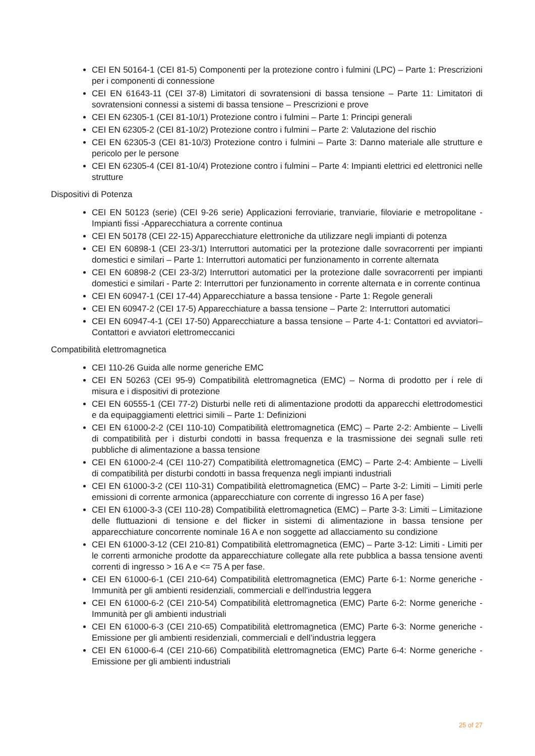CEI EN 50164-1 (CEI 81-5) Componenti per la protezione contro i fulmini (LPC) – Parte 1: Prescrizioni per i componenti di connessione
CEI EN 61643-11 (CEI 37-8) Limitatori di sovratensioni di bassa tensione – Parte 11: Limitatori di sovratensioni connessi a sistemi di bassa tensione – Prescrizioni e prove
CEI EN 62305-1 (CEI 81-10/1) Protezione contro i fulmini – Parte 1: Principi generali
CEI EN 62305-2 (CEI 81-10/2) Protezione contro i fulmini – Parte 2: Valutazione del rischio
CEI EN 62305-3 (CEI 81-10/3) Protezione contro i fulmini – Parte 3: Danno materiale alle strutture e pericolo per le persone
CEI EN 62305-4 (CEI 81-10/4) Protezione contro i fulmini – Parte 4: Impianti elettrici ed elettronici nelle strutture
Dispositivi di Potenza
CEI EN 50123 (serie) (CEI 9-26 serie) Applicazioni ferroviarie, tranviarie, filoviarie e metropolitane - Impianti fissi -Apparecchiatura a corrente continua
CEI EN 50178 (CEI 22-15) Apparecchiature elettroniche da utilizzare negli impianti di potenza
CEI EN 60898-1 (CEI 23-3/1) Interruttori automatici per la protezione dalle sovracorrenti per impianti domestici e similari – Parte 1: Interruttori automatici per funzionamento in corrente alternata
CEI EN 60898-2 (CEI 23-3/2) Interruttori automatici per la protezione dalle sovracorrenti per impianti domestici e similari - Parte 2: Interruttori per funzionamento in corrente alternata e in corrente continua
CEI EN 60947-1 (CEI 17-44) Apparecchiature a bassa tensione - Parte 1: Regole generali
CEI EN 60947-2 (CEI 17-5) Apparecchiature a bassa tensione – Parte 2: Interruttori automatici
CEI EN 60947-4-1 (CEI 17-50) Apparecchiature a bassa tensione – Parte 4-1: Contattori ed avviatori– Contattori e avviatori elettromeccanici
Compatibilità elettromagnetica
CEI 110-26 Guida alle norme generiche EMC
CEI EN 50263 (CEI 95-9) Compatibilità elettromagnetica (EMC) – Norma di prodotto per i rele di misura e i dispositivi di protezione
CEI EN 60555-1 (CEI 77-2) Disturbi nelle reti di alimentazione prodotti da apparecchi elettrodomestici e da equipaggiamenti elettrici simili – Parte 1: Definizioni
CEI EN 61000-2-2 (CEI 110-10) Compatibilità elettromagnetica (EMC) – Parte 2-2: Ambiente – Livelli di compatibilità per i disturbi condotti in bassa frequenza e la trasmissione dei segnali sulle reti pubbliche di alimentazione a bassa tensione
CEI EN 61000-2-4 (CEI 110-27) Compatibilità elettromagnetica (EMC) – Parte 2-4: Ambiente – Livelli di compatibilità per disturbi condotti in bassa frequenza negli impianti industriali
CEI EN 61000-3-2 (CEI 110-31) Compatibilità elettromagnetica (EMC) – Parte 3-2: Limiti – Limiti perle emissioni di corrente armonica (apparecchiature con corrente di ingresso 16 A per fase)
CEI EN 61000-3-3 (CEI 110-28) Compatibilità elettromagnetica (EMC) – Parte 3-3: Limiti – Limitazione delle fluttuazioni di tensione e del flicker in sistemi di alimentazione in bassa tensione per apparecchiature concorrente nominale 16 A e non soggette ad allacciamento su condizione
CEI EN 61000-3-12 (CEI 210-81) Compatibilità elettromagnetica (EMC) – Parte 3-12: Limiti - Limiti per le correnti armoniche prodotte da apparecchiature collegate alla rete pubblica a bassa tensione aventi correnti di ingresso > 16 A e <= 75 A per fase.
CEI EN 61000-6-1 (CEI 210-64) Compatibilità elettromagnetica (EMC) Parte 6-1: Norme generiche - Immunità per gli ambienti residenziali, commerciali e dell'industria leggera
CEI EN 61000-6-2 (CEI 210-54) Compatibilità elettromagnetica (EMC) Parte 6-2: Norme generiche - Immunità per gli ambienti industriali
CEI EN 61000-6-3 (CEI 210-65) Compatibilità elettromagnetica (EMC) Parte 6-3: Norme generiche - Emissione per gli ambienti residenziali, commerciali e dell’industria leggera
CEI EN 61000-6-4 (CEI 210-66) Compatibilità elettromagnetica (EMC) Parte 6-4: Norme generiche - Emissione per gli ambienti industriali
25 of 27